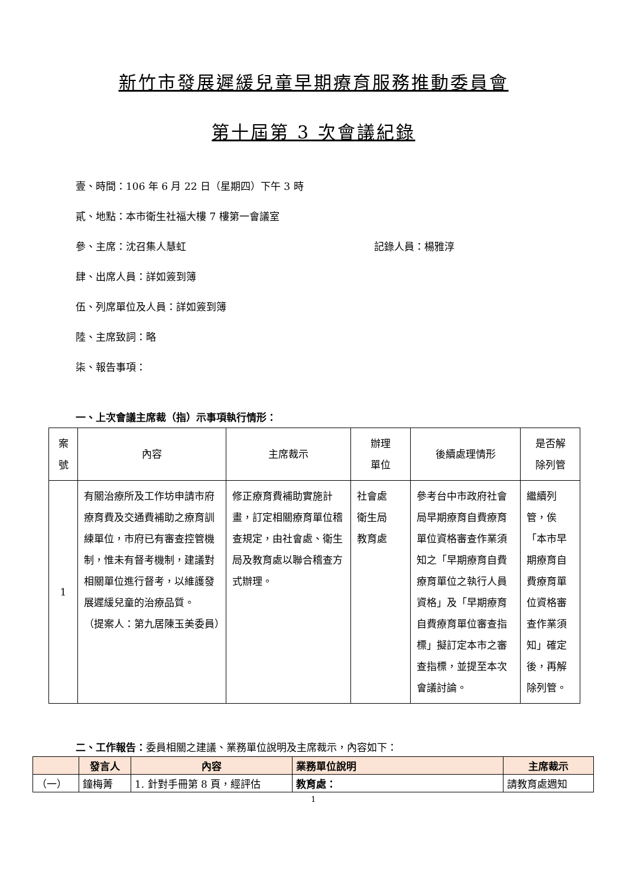新竹市發展遲緩兒童早期療育服務推動委員會
第十屆第 3 次會議紀錄
壹、時間：106 年 6 月 22 日（星期四）下午 3 時
貳、地點：本市衛生社福大樓 7 樓第一會議室
參、主席：沈召集人慧虹 記錄人員：楊雅淳
肆、出席人員：詳如簽到簿
伍、列席單位及人員：詳如簽到簿
陸、主席致詞：略
柒、報告事項：
一、上次會議主席裁（指）示事項執行情形：
| 案 號 | 內容 | 主席裁示 | 辦理 單位 | 後續處理情形 | 是否解 除列管 |
| --- | --- | --- | --- | --- | --- |
| 1 | 有關治療所及工作坊申請市府療育費及交通費補助之療育訓練單位，市府已有審查控管機制，惟未有督考機制，建議對相關單位進行督考，以維護發展遲緩兒童的治療品質。 （提案人：第九居陳玉美委員） | 修正療育費補助實施計畫，訂定相關療育單位稽查規定，由社會處、衛生局及教育處以聯合稽查方式辦理。 | 社會處 衛生局 教育處 | 參考台中市政府社會局早期療育自費療育單位資格審查作業須知之「早期療育自費療育單位之執行人員資格」及「早期療育自費療育單位審查指標」擬訂定本市之審查指標，並提至本次會議討論。 | 繼續列管，俟「本市早期療育自費療育單位資格審查作業須知」確定後，再解除列管。 |
二、工作報告：委員相關之建議、業務單位說明及主席裁示，內容如下：
| | 發言人 | 內容 | 業務單位說明 | 主席裁示 |
| --- | --- | --- | --- | --- |
| （一） | 鐘梅菁 | 1. 針對手冊第 8 頁，經評估 | 教育處： | 請教育處週知 |
1